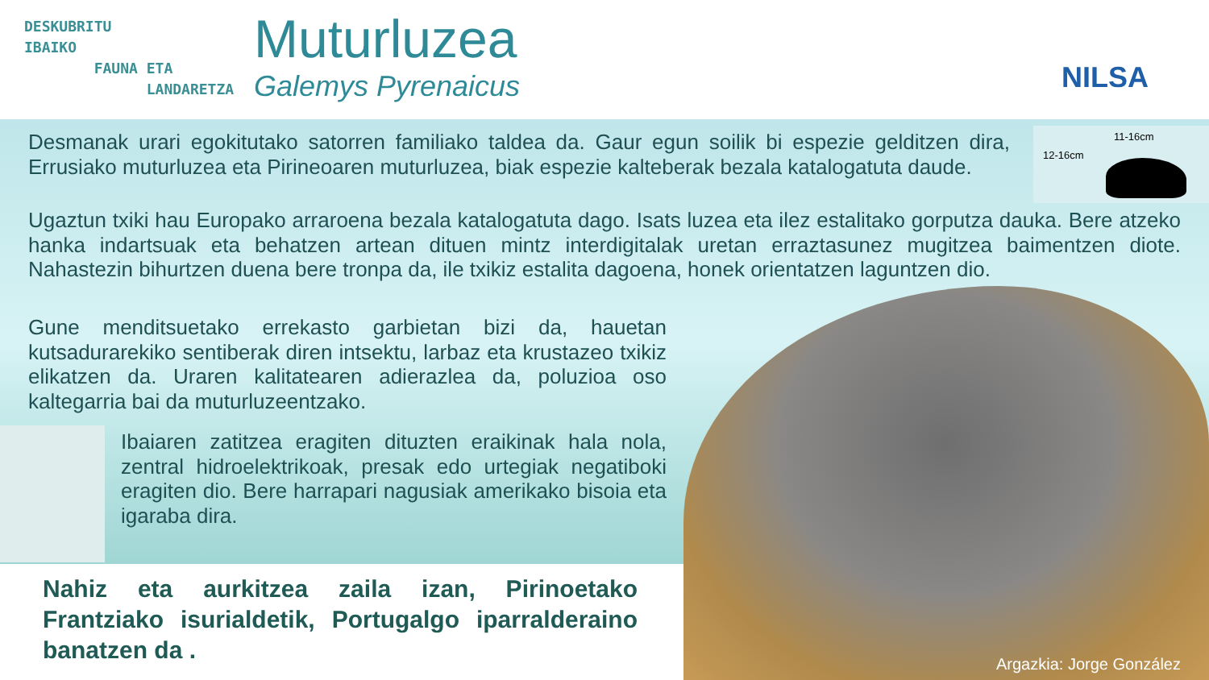DESKUBRITU
IBAIKO
FAUNA ETA
LANDARETZA
Muturluzea
Galemys Pyrenaicus
NILSA
Desmanak urari egokitutako satorren familiako taldea da. Gaur egun soilik bi espezie gelditzen dira, Errusiako muturluzea eta Pirineoaren muturluzea, biak espezie kalteberak bezala katalogatuta daude.
11-16cm
12-16cm
Ugaztun txiki hau Europako arraroena bezala katalogatuta dago. Isats luzea eta ilez estalitako gorputza dauka. Bere atzeko hanka indartsuak eta behatzen artean dituen mintz interdigitalak uretan erraztasunez mugitzea baimentzen diote. Nahastezin bihurtzen duena bere tronpa da, ile txikiz estalita dagoena, honek orientatzen laguntzen dio.
Gune menditsuetako errekasto garbietan bizi da, hauetan kutsadurarekiko sentiberak diren intsektu, larbaz eta krustazeo txikiz elikatzen da. Uraren kalitatearen adierazlea da, poluzioa oso kaltegarria bai da muturluzeentzako.
Ibaiaren zatitzea eragiten dituzten eraikinak hala nola, zentral hidroelektrikoak, presak edo urtegiak negatiboki eragiten dio. Bere harrapari nagusiak amerikako bisoia eta igaraba dira.
Nahiz eta aurkitzea zaila izan, Pirinoetako Frantziako isurialdetik, Portugalgo iparralderaino banatzen da .
Argazkia: Jorge González